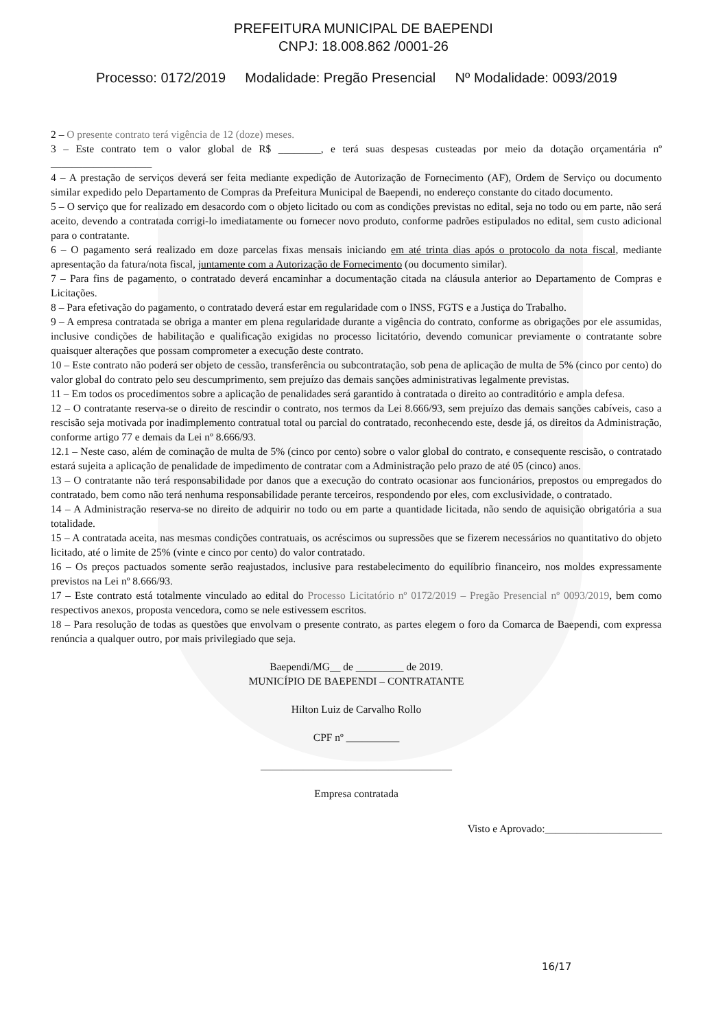PREFEITURA MUNICIPAL DE BAEPENDI
CNPJ: 18.008.862 /0001-26
Processo: 0172/2019 Modalidade: Pregão Presencial Nº Modalidade: 0093/2019
2 – O presente contrato terá vigência de 12 (doze) meses.
3 – Este contrato tem o valor global de R$ ________, e terá suas despesas custeadas por meio da dotação orçamentária nº ___________________
4 – A prestação de serviços deverá ser feita mediante expedição de Autorização de Fornecimento (AF), Ordem de Serviço ou documento similar expedido pelo Departamento de Compras da Prefeitura Municipal de Baependi, no endereço constante do citado documento.
5 – O serviço que for realizado em desacordo com o objeto licitado ou com as condições previstas no edital, seja no todo ou em parte, não será aceito, devendo a contratada corrigi-lo imediatamente ou fornecer novo produto, conforme padrões estipulados no edital, sem custo adicional para o contratante.
6 – O pagamento será realizado em doze parcelas fixas mensais iniciando em até trinta dias após o protocolo da nota fiscal, mediante apresentação da fatura/nota fiscal, juntamente com a Autorização de Fornecimento (ou documento similar).
7 – Para fins de pagamento, o contratado deverá encaminhar a documentação citada na cláusula anterior ao Departamento de Compras e Licitações.
8 – Para efetivação do pagamento, o contratado deverá estar em regularidade com o INSS, FGTS e a Justiça do Trabalho.
9 – A empresa contratada se obriga a manter em plena regularidade durante a vigência do contrato, conforme as obrigações por ele assumidas, inclusive condições de habilitação e qualificação exigidas no processo licitatório, devendo comunicar previamente o contratante sobre quaisquer alterações que possam comprometer a execução deste contrato.
10 – Este contrato não poderá ser objeto de cessão, transferência ou subcontratação, sob pena de aplicação de multa de 5% (cinco por cento) do valor global do contrato pelo seu descumprimento, sem prejuízo das demais sanções administrativas legalmente previstas.
11 – Em todos os procedimentos sobre a aplicação de penalidades será garantido à contratada o direito ao contraditório e ampla defesa.
12 – O contratante reserva-se o direito de rescindir o contrato, nos termos da Lei 8.666/93, sem prejuízo das demais sanções cabíveis, caso a rescisão seja motivada por inadimplemento contratual total ou parcial do contratado, reconhecendo este, desde já, os direitos da Administração, conforme artigo 77 e demais da Lei nº 8.666/93.
12.1 – Neste caso, além de cominação de multa de 5% (cinco por cento) sobre o valor global do contrato, e consequente rescisão, o contratado estará sujeita a aplicação de penalidade de impedimento de contratar com a Administração pelo prazo de até 05 (cinco) anos.
13 – O contratante não terá responsabilidade por danos que a execução do contrato ocasionar aos funcionários, prepostos ou empregados do contratado, bem como não terá nenhuma responsabilidade perante terceiros, respondendo por eles, com exclusividade, o contratado.
14 – A Administração reserva-se no direito de adquirir no todo ou em parte a quantidade licitada, não sendo de aquisição obrigatória a sua totalidade.
15 – A contratada aceita, nas mesmas condições contratuais, os acréscimos ou supressões que se fizerem necessários no quantitativo do objeto licitado, até o limite de 25% (vinte e cinco por cento) do valor contratado.
16 – Os preços pactuados somente serão reajustados, inclusive para restabelecimento do equilíbrio financeiro, nos moldes expressamente previstos na Lei nº 8.666/93.
17 – Este contrato está totalmente vinculado ao edital do Processo Licitatório nº 0172/2019 – Pregão Presencial nº 0093/2019, bem como respectivos anexos, proposta vencedora, como se nele estivessem escritos.
18 – Para resolução de todas as questões que envolvam o presente contrato, as partes elegem o foro da Comarca de Baependi, com expressa renúncia a qualquer outro, por mais privilegiado que seja.
Baependi/MG__ de _________ de 2019.
MUNICÍPIO DE BAEPENDI – CONTRATANTE
Hilton Luiz de Carvalho Rollo
CPF nº __________
____________________________________
Empresa contratada
Visto e Aprovado:______________________
16/17